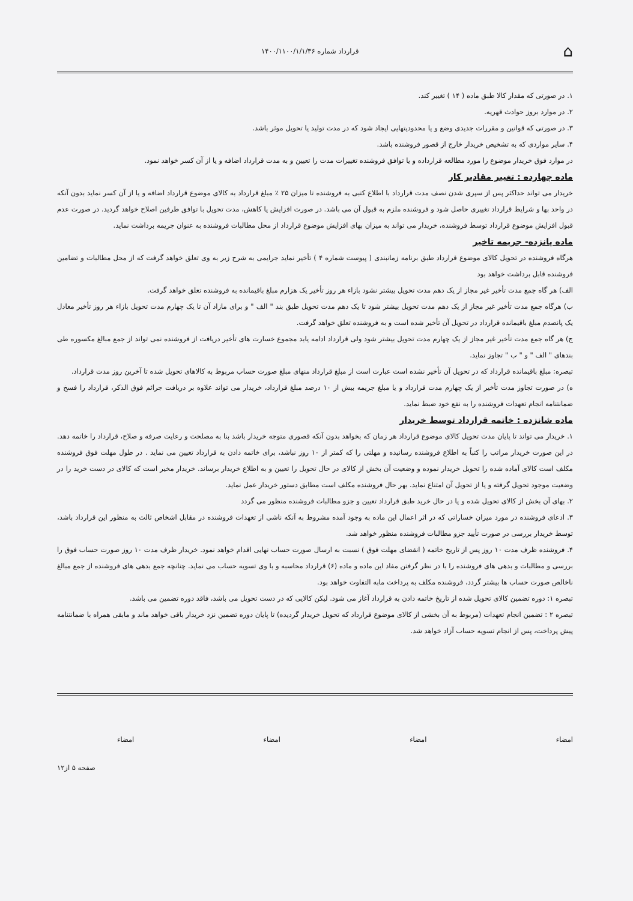⌂ قرارداد شماره ۱۴۰۰/۱۱۰۰/۱/۱/۳۶
۱. در صورتی که مقدار کالا طبق ماده ( ۱۴ ) تغییر کند.
۲. در موارد بروز حوادث قهریه.
۳. در صورتی که قوانین و مقررات جدیدی وضع و یا محدودیتهایی ایجاد شود که در مدت تولید یا تحویل موثر باشد.
۴. سایر مواردی که به تشخیص خریدار خارج از قصور فروشنده باشد.
در موارد فوق خریدار موضوع را مورد مطالعه قرارداده و یا توافق فروشنده تغییرات مدت را تعیین و به مدت قرارداد اضافه و یا از آن کسر خواهد نمود.
ماده چهارده : تغییر مقادیر کار
خریدار می تواند حداکثر پس از سپری شدن نصف مدت قرارداد با اطلاع کتبی به فروشنده تا میزان ۲۵ ٪ مبلغ قرارداد به کالای موضوع قرارداد اضافه و یا از آن کسر نماید بدون آنکه در واحد بها و شرایط قرارداد تغییری حاصل شود و فروشنده ملزم به قبول آن می باشد. در صورت افزایش یا کاهش، مدت تحویل با توافق طرفین اصلاح خواهد گردید. در صورت عدم قبول افزایش موضوع قرارداد توسط فروشنده، خریدار می تواند به میزان بهای افزایش موضوع قرارداد از محل مطالبات فروشنده به عنوان جریمه برداشت نماید.
ماده پانزده- جریمه تاخیر
هرگاه فروشنده در تحویل کالای موضوع قرارداد طبق برنامه زمانبندی ( پیوست شماره ۴ ) تأخیر نماید جرایمی به شرح زیر به وی تعلق خواهد گرفت که از محل مطالبات و تضامین فروشنده قابل برداشت خواهد بود
الف) هر گاه جمع مدت تأخیر غیر مجاز از یک دهم مدت تحویل بیشتر نشود بازاء هر روز تأخیر یک هزارم مبلغ باقیمانده به فروشنده تعلق خواهد گرفت.
ب) هرگاه جمع مدت تأخیر غیر مجاز از یک دهم مدت تحویل بیشتر شود تا یک دهم مدت تحویل طبق بند " الف " و برای مازاد آن تا یک چهارم مدت تحویل بازاء هر روز تأخیر معادل یک پانصدم مبلغ باقیمانده قرارداد در تحویل آن تأخیر شده است و به فروشنده تعلق خواهد گرفت.
ج) هر گاه جمع مدت تأخیر غیر مجاز از یک چهارم مدت تحویل بیشتر شود ولی قرارداد ادامه یابد مجموع خسارت های تأخیر دریافت از فروشنده نمی تواند از جمع مبالغ مکسوره طی بندهای " الف " و " ب " تجاوز نماید.
تبصره: مبلغ باقیمانده قرارداد که در تحویل آن تأخیر نشده است عبارت است از مبلغ قرارداد منهای مبلغ صورت حساب مربوط به کالاهای تحویل شده تا آخرین روز مدت قرارداد.
ه) در صورت تجاوز مدت تأخیر از یک چهارم مدت قرارداد و یا مبلغ جریمه بیش از ۱۰ درصد مبلغ قرارداد، خریدار می تواند علاوه بر دریافت جرائم فوق الذکر، قرارداد را فسخ و ضمانتنامه انجام تعهدات فروشنده را به نفع خود ضبط نماید.
ماده شانزده : خاتمه قرارداد توسط خریدار
۱. خریدار می تواند تا پایان مدت تحویل کالای موضوع قرارداد هر زمان که بخواهد بدون آنکه قصوری متوجه خریدار باشد بنا به مصلحت و رعایت صرفه و صلاح، قرارداد را خاتمه دهد. در این صورت خریدار مراتب را کتباً به اطلاع فروشنده رسانیده و مهلتی را که کمتر از ۱۰ روز نباشد، برای خاتمه دادن به قرارداد تعیین می نماید . در طول مهلت فوق فروشنده مکلف است کالای آماده شده را تحویل خریدار نموده و وضعیت آن بخش از کالای در حال تحویل را تعیین و به اطلاع خریدار برساند. خریدار مخیر است که کالای در دست خرید را در وضعیت موجود تحویل گرفته و یا از تحویل آن امتناع نماید. بهر حال فروشنده مکلف است مطابق دستور خریدار عمل نماید.
۲. بهای آن بخش از کالای تحویل شده و یا در حال خرید طبق قرارداد تعیین و جزو مطالبات فروشنده منظور می گردد
۳. ادعای فروشنده در مورد میزان خساراتی که در اثر اعمال این ماده به وجود آمده مشروط به آنکه ناشی از تعهدات فروشنده در مقابل اشخاص ثالث به منظور این قرارداد باشد، توسط خریدار بررسی در صورت تأیید جزو مطالبات فروشنده منظور خواهد شد.
۴. فروشنده ظرف مدت ۱۰ روز پس از تاریخ خاتمه ( انقضای مهلت فوق ) نسبت به ارسال صورت حساب نهایی اقدام خواهد نمود. خریدار ظرف مدت ۱۰ روز صورت حساب فوق را بررسی و مطالبات و بدهی های فروشنده را با در نظر گرفتن مفاد این ماده و ماده (۶) قرارداد محاسبه و با وی تسویه حساب می نماید. چنانچه جمع بدهی های فروشنده از جمع مبالغ ناخالص صورت حساب ها بیشتر گردد، فروشنده مکلف به پرداخت مابه التفاوت خواهد بود.
تبصره ۱: دوره تضمین کالای تحویل شده از تاریخ خاتمه دادن به قرارداد آغاز می شود. لیکن کالایی که در دست تحویل می باشد، فاقد دوره تضمین می باشد.
تبصره ۲ : تضمین انجام تعهدات (مربوط به آن بخشی از کالای موضوع قرارداد که تحویل خریدار گردیده) تا پایان دوره تضمین نزد خریدار باقی خواهد ماند و مابقی همراه با ضمانتنامه پیش پرداخت، پس از انجام تسویه حساب آزاد خواهد شد.
امضاء امضاء امضاء امضاء
صفحه ۵ از۱۲